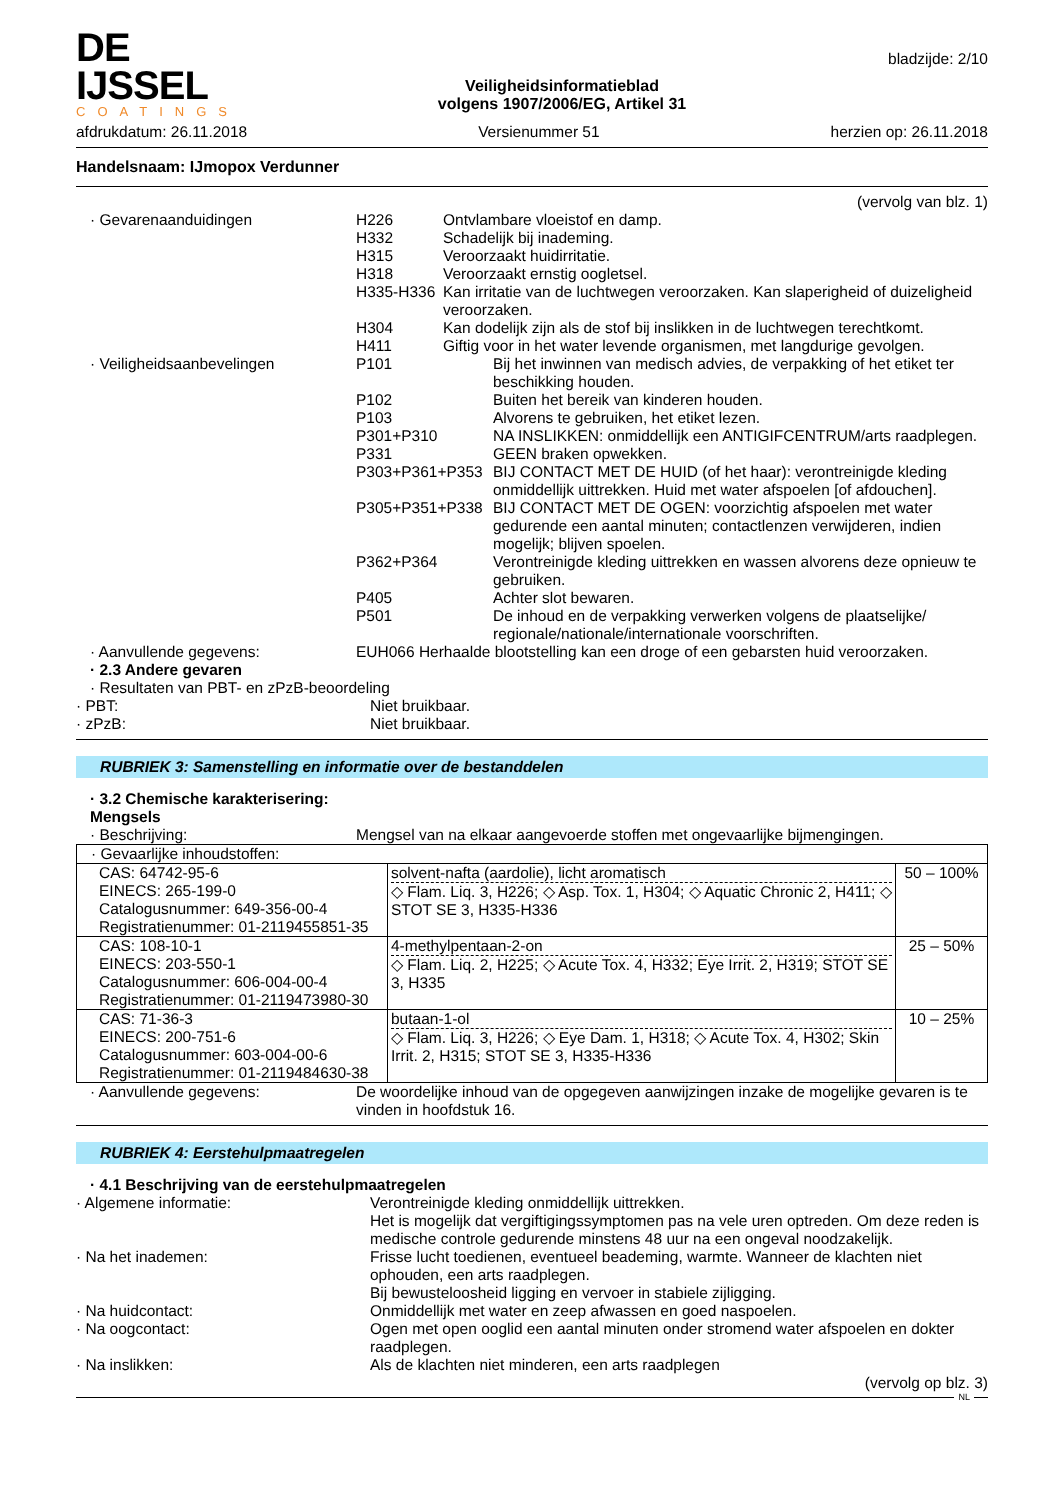DE IJSSEL
COATINGS
Veiligheidsinformatieblad
volgens 1907/2006/EG, Artikel 31
bladzijde: 2/10
afdrukdatum: 26.11.2018 Versienummer 51 herzien op: 26.11.2018
Handelsnaam: IJmopox Verdunner
(vervolg van blz. 1)
· Gevarenaanduidingen
H226
Ontvlambare vloeistof en damp.
H332
Schadelijk bij inademing.
H315
Veroorzaakt huidirritatie.
H318
Veroorzaakt ernstig oogletsel.
H335-H336
Kan irritatie van de luchtwegen veroorzaken. Kan slaperigheid of duizeligheid veroorzaken.
H304
Kan dodelijk zijn als de stof bij inslikken in de luchtwegen terechtkomt.
H411
Giftig voor in het water levende organismen, met langdurige gevolgen.
· Veiligheidsaanbevelingen
P101
Bij het inwinnen van medisch advies, de verpakking of het etiket ter beschikking houden.
P102
Buiten het bereik van kinderen houden.
P103
Alvorens te gebruiken, het etiket lezen.
P301+P310
NA INSLIKKEN: onmiddellijk een ANTIGIFCENTRUM/arts raadplegen.
P331
GEEN braken opwekken.
P303+P361+P353
BIJ CONTACT MET DE HUID (of het haar): verontreinigde kleding onmiddellijk uittrekken. Huid met water afspoelen [of afdouchen].
P305+P351+P338
BIJ CONTACT MET DE OGEN: voorzichtig afspoelen met water gedurende een aantal minuten; contactlenzen verwijderen, indien mogelijk; blijven spoelen.
P362+P364
Verontreinigde kleding uittrekken en wassen alvorens deze opnieuw te gebruiken.
P405
Achter slot bewaren.
P501
De inhoud en de verpakking verwerken volgens de plaatselijke/ regionale/nationale/internationale voorschriften.
· Aanvullende gegevens:
EUH066 Herhaalde blootstelling kan een droge of een gebarsten huid veroorzaken.
· 2.3 Andere gevaren
· Resultaten van PBT- en zPzB-beoordeling
· PBT:
Niet bruikbaar.
· zPzB:
Niet bruikbaar.
RUBRIEK 3: Samenstelling en informatie over de bestanddelen
· 3.2 Chemische karakterisering: Mengsels
· Beschrijving:
Mengsel van na elkaar aangevoerde stoffen met ongevaarlijke bijmengingen.
| · Gevaarlijke inhoudstoffen: | | |
| CAS: 64742-95-6 EINECS: 265-199-0 Catalogusnummer: 649-356-00-4 Registratienummer: 01-2119455851-35 | solvent-nafta (aardolie), licht aromatisch ◇ Flam. Liq. 3, H226; ◇ Asp. Tox. 1, H304; ◇ Aquatic Chronic 2, H411; ◇ STOT SE 3, H335-H336 | 50 – 100% |
| CAS: 108-10-1 EINECS: 203-550-1 Catalogusnummer: 606-004-00-4 Registratienummer: 01-2119473980-30 | 4-methylpentaan-2-on ◇ Flam. Liq. 2, H225; ◇ Acute Tox. 4, H332; Eye Irrit. 2, H319; STOT SE 3, H335 | 25 – 50% |
| CAS: 71-36-3 EINECS: 200-751-6 Catalogusnummer: 603-004-00-6 Registratienummer: 01-2119484630-38 | butaan-1-ol ◇ Flam. Liq. 3, H226; ◇ Eye Dam. 1, H318; ◇ Acute Tox. 4, H302; Skin Irrit. 2, H315; STOT SE 3, H335-H336 | 10 – 25% |
· Aanvullende gegevens:
De woordelijke inhoud van de opgegeven aanwijzingen inzake de mogelijke gevaren is te vinden in hoofdstuk 16.
RUBRIEK 4: Eerstehulpmaatregelen
· 4.1 Beschrijving van de eerstehulpmaatregelen
· Algemene informatie:
Verontreinigde kleding onmiddellijk uittrekken.
Het is mogelijk dat vergiftigingssymptomen pas na vele uren optreden. Om deze reden is medische controle gedurende minstens 48 uur na een ongeval noodzakelijk.
· Na het inademen:
Frisse lucht toedienen, eventueel beademing, warmte. Wanneer de klachten niet ophouden, een arts raadplegen.
Bij bewusteloosheid ligging en vervoer in stabiele zijligging.
· Na huidcontact:
Onmiddellijk met water en zeep afwassen en goed naspoelen.
· Na oogcontact:
Ogen met open ooglid een aantal minuten onder stromend water afspoelen en dokter raadplegen.
· Na inslikken:
Als de klachten niet minderen, een arts raadplegen
(vervolg op blz. 3)
NL